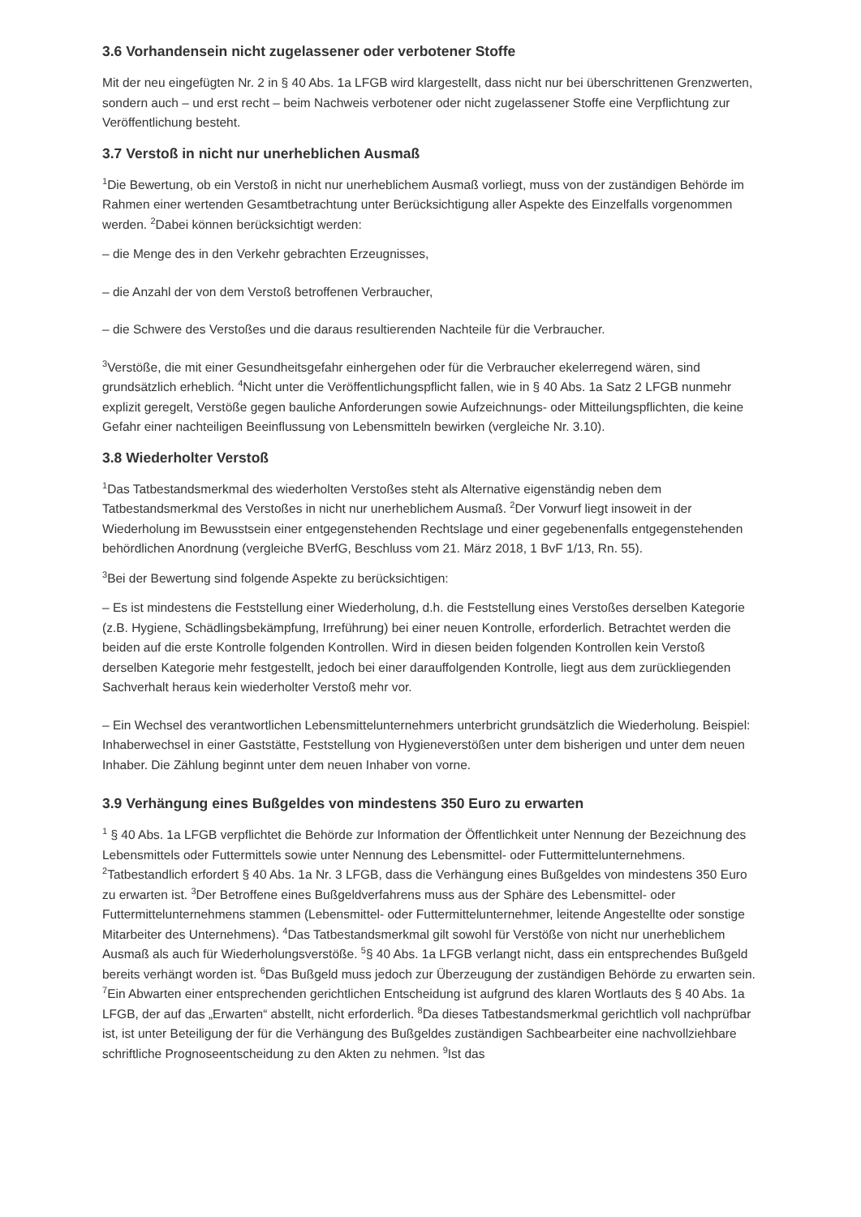3.6 Vorhandensein nicht zugelassener oder verbotener Stoffe
Mit der neu eingefügten Nr. 2 in § 40 Abs. 1a LFGB wird klargestellt, dass nicht nur bei überschrittenen Grenzwerten, sondern auch – und erst recht – beim Nachweis verbotener oder nicht zugelassener Stoffe eine Verpflichtung zur Veröffentlichung besteht.
3.7 Verstoß in nicht nur unerheblichen Ausmaß
<sup>1</sup> Die Bewertung, ob ein Verstoß in nicht nur unerheblichem Ausmaß vorliegt, muss von der zuständigen Behörde im Rahmen einer wertenden Gesamtbetrachtung unter Berücksichtigung aller Aspekte des Einzelfalls vorgenommen werden. <sup>2</sup>Dabei können berücksichtigt werden:
– die Menge des in den Verkehr gebrachten Erzeugnisses,
– die Anzahl der von dem Verstoß betroffenen Verbraucher,
– die Schwere des Verstoßes und die daraus resultierenden Nachteile für die Verbraucher.
<sup>3</sup> Verstöße, die mit einer Gesundheitsgefahr einhergehen oder für die Verbraucher ekelerregend wären, sind grundsätzlich erheblich. <sup>4</sup>Nicht unter die Veröffentlichungspflicht fallen, wie in § 40 Abs. 1a Satz 2 LFGB nunmehr explizit geregelt, Verstöße gegen bauliche Anforderungen sowie Aufzeichnungs- oder Mitteilungspflichten, die keine Gefahr einer nachteiligen Beeinflussung von Lebensmitteln bewirken (vergleiche Nr. 3.10).
3.8 Wiederholter Verstoß
<sup>1</sup> Das Tatbestandsmerkmal des wiederholten Verstoßes steht als Alternative eigenständig neben dem Tatbestandsmerkmal des Verstoßes in nicht nur unerheblichem Ausmaß. <sup>2</sup>Der Vorwurf liegt insoweit in der Wiederholung im Bewusstsein einer entgegenstehenden Rechtslage und einer gegebenenfalls entgegenstehenden behördlichen Anordnung (vergleiche BVerfG, Beschluss vom 21. März 2018, 1 BvF 1/13, Rn. 55).
<sup>3</sup> Bei der Bewertung sind folgende Aspekte zu berücksichtigen:
– Es ist mindestens die Feststellung einer Wiederholung, d.h. die Feststellung eines Verstoßes derselben Kategorie (z.B. Hygiene, Schädlingsbekämpfung, Irreführung) bei einer neuen Kontrolle, erforderlich. Betrachtet werden die beiden auf die erste Kontrolle folgenden Kontrollen. Wird in diesen beiden folgenden Kontrollen kein Verstoß derselben Kategorie mehr festgestellt, jedoch bei einer darauffolgenden Kontrolle, liegt aus dem zurückliegenden Sachverhalt heraus kein wiederholter Verstoß mehr vor.
– Ein Wechsel des verantwortlichen Lebensmittelunternehmers unterbricht grundsätzlich die Wiederholung. Beispiel: Inhaberwechsel in einer Gaststätte, Feststellung von Hygieneverstößen unter dem bisherigen und unter dem neuen Inhaber. Die Zählung beginnt unter dem neuen Inhaber von vorne.
3.9 Verhängung eines Bußgeldes von mindestens 350 Euro zu erwarten
<sup>1</sup> § 40 Abs. 1a LFGB verpflichtet die Behörde zur Information der Öffentlichkeit unter Nennung der Bezeichnung des Lebensmittels oder Futtermittels sowie unter Nennung des Lebensmittel- oder Futtermittelunternehmens. <sup>2</sup>Tatbestandlich erfordert § 40 Abs. 1a Nr. 3 LFGB, dass die Verhängung eines Bußgeldes von mindestens 350 Euro zu erwarten ist. <sup>3</sup>Der Betroffene eines Bußgeldverfahrens muss aus der Sphäre des Lebensmittel- oder Futtermittelunternehmens stammen (Lebensmittel- oder Futtermittelunternehmer, leitende Angestellte oder sonstige Mitarbeiter des Unternehmens). <sup>4</sup>Das Tatbestandsmerkmal gilt sowohl für Verstöße von nicht nur unerheblichem Ausmaß als auch für Wiederholungsverstöße. <sup>5</sup>§ 40 Abs. 1a LFGB verlangt nicht, dass ein entsprechendes Bußgeld bereits verhängt worden ist. <sup>6</sup>Das Bußgeld muss jedoch zur Überzeugung der zuständigen Behörde zu erwarten sein. <sup>7</sup>Ein Abwarten einer entsprechenden gerichtlichen Entscheidung ist aufgrund des klaren Wortlauts des § 40 Abs. 1a LFGB, der auf das „Erwarten“ abstellt, nicht erforderlich. <sup>8</sup>Da dieses Tatbestandsmerkmal gerichtlich voll nachprüfbar ist, ist unter Beteiligung der für die Verhängung des Bußgeldes zuständigen Sachbearbeiter eine nachvollziehbare schriftliche Prognoseentscheidung zu den Akten zu nehmen. <sup>9</sup>Ist das